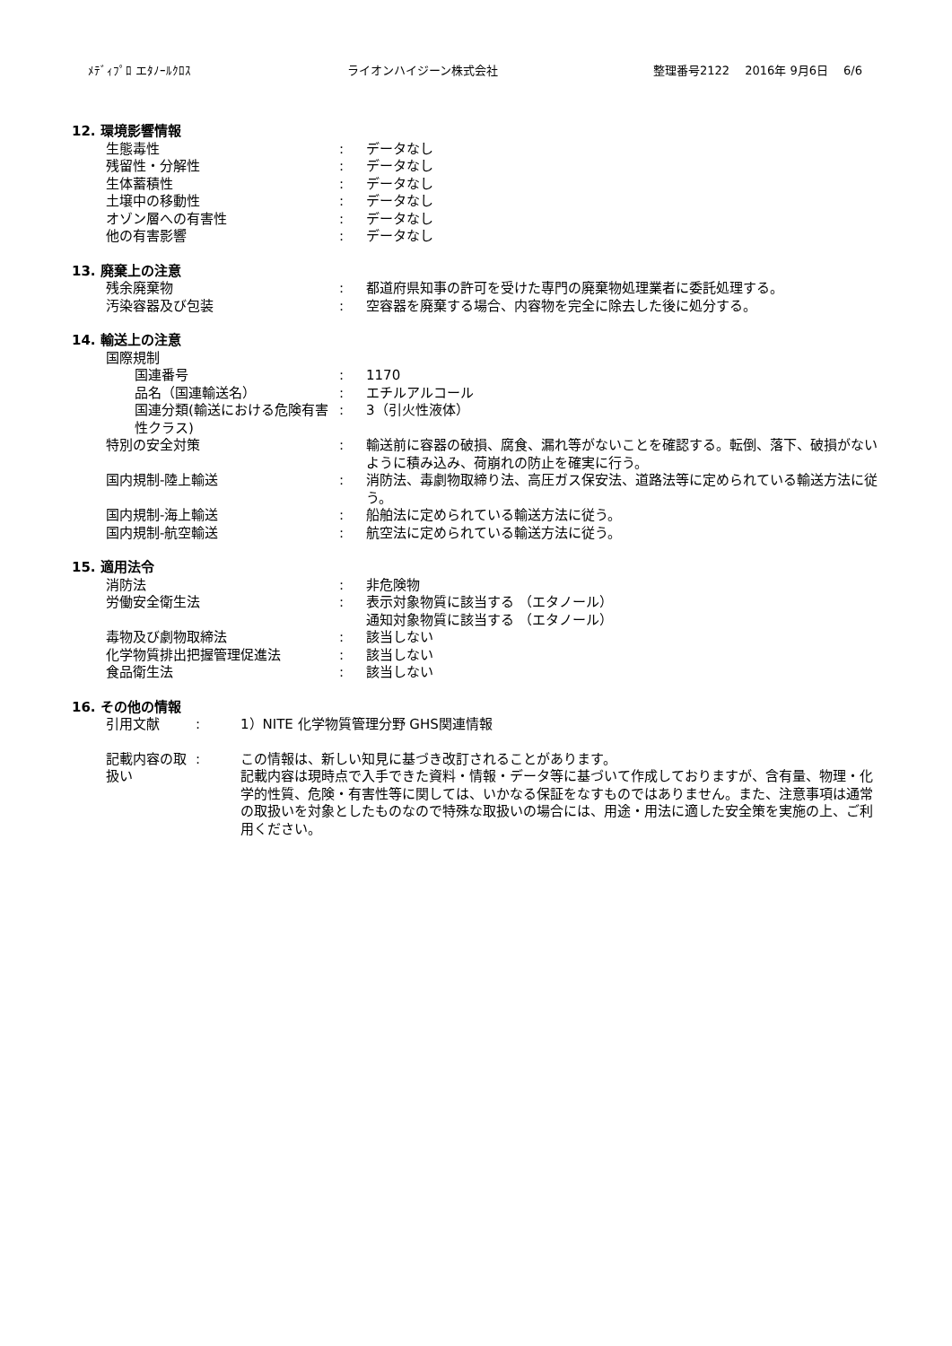ﾒﾃﾞｨﾌﾟﾛ エﾀﾉｰﾙｸﾛｽ ライオンハイジーン株式会社 整理番号2122　 2016年 9月6日　 6/6
12. 環境影響情報
生態毒性 : データなし
残留性・分解性 : データなし
生体蓄積性 : データなし
土壌中の移動性 : データなし
オゾン層への有害性 : データなし
他の有害影響 : データなし
13. 廃棄上の注意
残余廃棄物 : 都道府県知事の許可を受けた専門の廃棄物処理業者に委託処理する。
汚染容器及び包装 : 空容器を廃棄する場合、内容物を完全に除去した後に処分する。
14. 輸送上の注意
国際規制
国連番号 : 1170
品名（国連輸送名） : エチルアルコール
国連分類(輸送における危険有害性クラス)
: 3（引火性液体）
特別の安全対策 : 輸送前に容器の破損、腐食、漏れ等がないことを確認する。転倒、落下、破損がないように積み込み、荷崩れの防止を確実に行う。
国内規制-陸上輸送 : 消防法、毒劇物取締り法、高圧ガス保安法、道路法等に定められている輸送方法に従う。
国内規制-海上輸送 : 船舶法に定められている輸送方法に従う。
国内規制-航空輸送 : 航空法に定められている輸送方法に従う。
15. 適用法令
消防法 : 非危険物
労働安全衛生法 : 表示対象物質に該当する （エタノール）
通知対象物質に該当する （エタノール）
毒物及び劇物取締法 : 該当しない
化学物質排出把握管理促進法 : 該当しない
食品衛生法 : 該当しない
16. その他の情報
引用文献 : 1）NITE 化学物質管理分野 GHS関連情報
記載内容の取扱い
: この情報は、新しい知見に基づき改訂されることがあります。
記載内容は現時点で入手できた資料・情報・データ等に基づいて作成しておりますが、含有量、物理・化学的性質、危険・有害性等に関しては、いかなる保証をなすものではありません。また、注意事項は通常の取扱いを対象としたものなので特殊な取扱いの場合には、用途・用法に適した安全策を実施の上、ご利用ください。